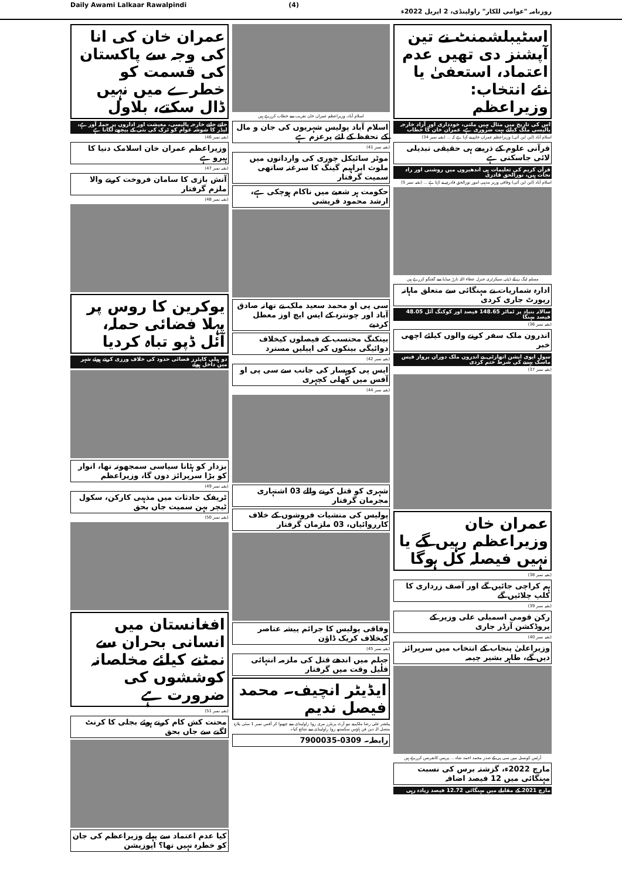Daily Awami Lalkaar Rawalpindi (4) روزنامہ "عوامی للکار" راولپنڈی، 2 اپریل 2022ء
اسٹیبلشمنٹ نے تین آپشنز دی تھیں عدم اعتماد، استعفیٰ یا نئے انتخاب: وزیراعظم
اس کی تاریخ میں مثال نہیں ملتی، خودداری اور آزاد خارجہ پالیسی ملک کیلئے بہت ضروری ہے، عمران خان کا خطاب
اسلام آباد (این این آئی) وزیراعظم عمران خان نے کہا ہے کہ ... (بقیہ نمبر 34)
قرآنی علوم کے ذریعے ہی حقیقی تبدیلی لائی جاسکتی ہے
قرآن کریم کی تعلیمات ہی اندھیروں میں روشنی اور راہ نجات ہیں، نورالحق قادری
اسلام آباد (این این آئی) وفاقی وزیر مذہبی امور نورالحق قادری نے کہا ہے ... (بقیہ نمبر 5)
مسلم لیگ ن کے ڈپٹی سیکرٹری جنرل عطاء اللہ تارڑ میڈیا سے گفتگو کررہے ہیں
ادارہ شماریات نے مہنگائی سے متعلق ماہانہ رپورٹ جاری کردی
سالانہ بنیاد پر ٹماٹر 148.65 فیصد اور کوکنگ آئل 48.05 فیصد مہنگا
(بقیہ نمبر 36)
اندرون ملک سفر کرنے والوں کیلئے اچھی خبر
سول ایوی ایشن اتھارٹی نے اندرون ملک دوران پرواز فیس ماسک پہننے کی شرط ختم کردی
(بقیہ نمبر 37)
عمران خان وزیراعظم رہیں گے یا نہیں فیصلہ کل ہوگا
(بقیہ نمبر 38)
ہم کراچی جائیں گے اور آصف زرداری کا کلپ چلائیں گے
(بقیہ نمبر 39)
رکن قومی اسمبلی علی وزیر کے پروڈکشن آرڈر جاری
(بقیہ نمبر 40)
وزیراعلیٰ پنجاب کے انتخاب میں سرپرائز دیں گے، طاہر بشیر چیمہ
آرٹس کونسل میں سی پی کے صدر محمد احمد شاہ ... پریس کانفرنس کررہے ہیں
مارچ 2022ء، گزشتہ برس کی نسبت مہنگائی میں 12 فیصد اضافہ
مارچ 2021 کے مقابلے میں مہنگائی 12.72 فیصد زیادہ رہی
اسلام آباد، وزیراعظم عمران خان تقریب سے خطاب کررہے ہیں
اسلام آباد پولیس شہریوں کی جان و مال کے تحفظ کے لئے پرعزم ہے
(بقیہ نمبر 41)
موٹر سائیکل چوری کی وارداتوں میں ملوث ابراہیم گینگ کا سرغنہ ساتھی سمیت گرفتار
حکومت ہر شعبے میں ناکام ہوچکی ہے، ارشد محمود قریشی
سی پی او محمد سعید ملک نے تھانہ صادق آباد اور چونترہ کے ایس ایچ اوز معطل کردیے
بینکنگ محتسب کے فیصلوں کیخلاف دوائیگی بینکوں کی اپیلیں مسترد
(بقیہ نمبر 42)
ایس پی کوہسار کی جانب سے سی پی او آفس میں کھلی کچہری
(بقیہ نمبر 44)
شہری کو قتل کرنے والے 03 اشتہاری مجرمان گرفتار
پولیس کی منشیات فروشوں کے خلاف کارروائیاں، 03 ملزمان گرفتار
وفاقی پولیس کا جرائم پیشہ عناصر کیخلاف کریک ڈاؤن
(بقیہ نمبر 45)
جہلم میں اندھے قتل کی ملزمہ انتہائی قلیل وقت میں گرفتار
ایڈیٹر انچیف۔ محمد فیصل ندیم
پبلشر علی رضا ملک نے نیو آرٹ پرنٹرز مری روڈ راولپنڈی سے چھپوا کر آفس نمبر 1 سٹی پلازہ متصل الہ دین فن ہاؤس سکستھ روڈ راولپنڈی سے شائع کیا۔
رابطہ۔ 0309-7900035
عمران خان کی انا کی وجہ سے پاکستان کی قسمت کو خطرے میں نہیں ڈال سکتے، بلاول
جاتے جاتے خارجہ پالیسی، معیشت اور اداروں پر حملہ آور ہے، لیڈر کا شوشہ عوام کو ٹرک کی بتی کے پیچھے لگانا ہے
(بقیہ نمبر 46)
وزیراعظم عمران خان اسلامک دنیا کا ہیرو ہے
(بقیہ نمبر 47)
آتش بازی کا سامان فروخت کرنے والا ملزم گرفتار
(بقیہ نمبر 48)
یوکرین کا روس پر پہلا فضائی حملہ، آئل ڈپو تباہ کردیا
دو ہیلی کاپٹرز فضائی حدود کی خلاف ورزی کرتے ہوئے شہر میں داخل ہوئے
بزدار کو ہٹانا سیاسی سمجھوتہ تھا، اتوار کو بڑا سرپرائز دوں گا، وزیراعظم
(بقیہ نمبر 49)
ٹریفک حادثات میں مذہبی کارکن، سکول ٹیچر بہن سمیت جاں بحق
(بقیہ نمبر 50)
افغانستان میں انسانی بحران سے نمٹنے کیلئے مخلصانہ کوششوں کی ضرورت ہے
(بقیہ نمبر 51)
محنت کش کام کرتے ہوئے بجلی کا کرنٹ لگنے سے جاں بحق
کیا عدم اعتماد سے پہلے وزیراعظم کی جان کو خطرہ نہیں تھا؟ اپوزیشن